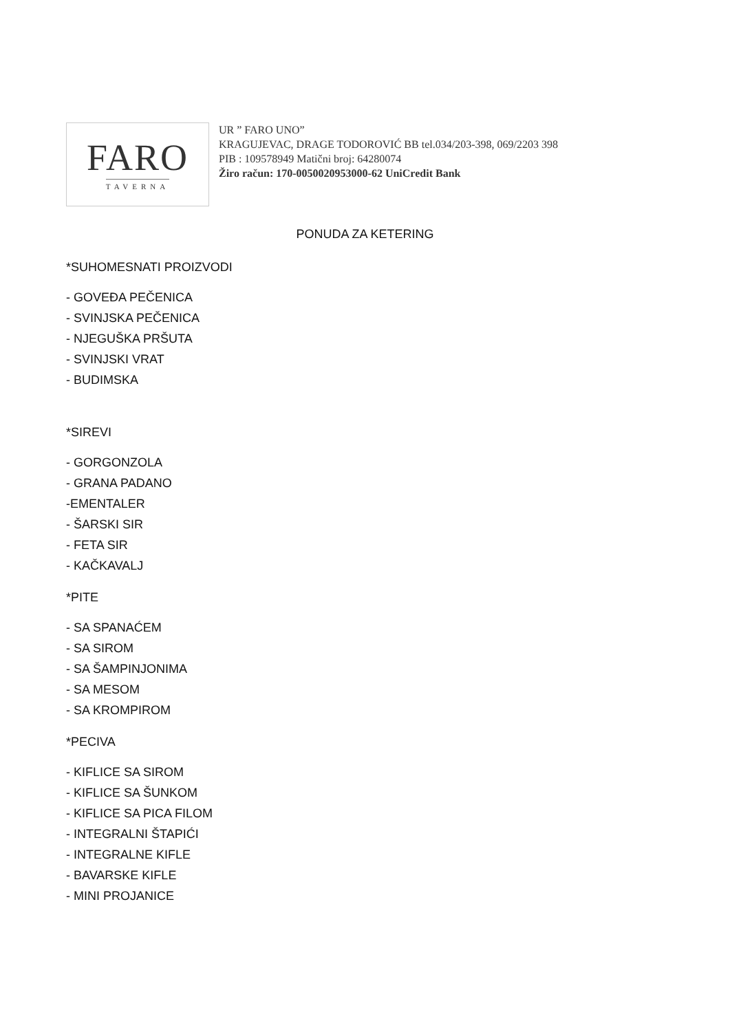FARO
TAVERNA
UR ” FARO UNO”
KRAGUJEVAC, DRAGE TODOROVIĆ BB tel.034/203-398, 069/2203 398
PIB : 109578949 Matični broj: 64280074
Žiro račun: 170-0050020953000-62 UniCredit Bank
PONUDA ZA KETERING
*SUHOMESNATI PROIZVODI
- GOVEĐA PEČENICA
- SVINJSKA PEČENICA
- NJEGUŠKA PRŠUTA
- SVINJSKI VRAT
- BUDIMSKA
*SIREVI
- GORGONZOLA
- GRANA PADANO
-EMENTALER
- ŠARSKI SIR
- FETA SIR
- KAČKAVALJ
*PITE
- SA SPANAĆEM
- SA SIROM
- SA ŠAMPINJONIMA
- SA MESOM
- SA KROMPIROM
*PECIVA
- KIFLICE SA SIROM
- KIFLICE SA ŠUNKOM
- KIFLICE SA PICA FILOM
- INTEGRALNI ŠTAPIĆI
- INTEGRALNE KIFLE
- BAVARSKE KIFLE
- MINI PROJANICE